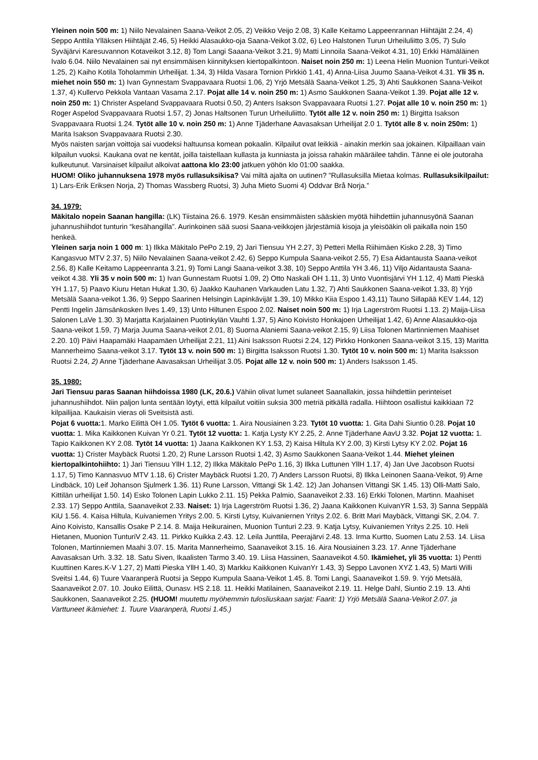Yleinen noin 500 m: 1) Niilo Nevalainen Saana-Veikot 2.05, 2) Veikko Veijo 2.08, 3) Kalle Keitamo Lappeenrannan Hiihtäjät 2.24, 4) Seppo Anttila Ylläksen Hiihtäjät 2.46, 5) Heikki Alasaukko-oja Saana-Veikot 3.02, 6) Leo Halstonen Turun Urheiluliitto 3.05, 7) Sulo Syväjärvi Karesuvannon Kotaveikot 3.12, 8) Tom Langi Saaana-Veikot 3.21, 9) Matti Linnoila Saana-Veikot 4.31, 10) Erkki Hämäläinen Ivalo 6.04. Niilo Nevalainen sai nyt ensimmäisen kiinnityksen kiertopalkintoon. Naiset noin 250 m: 1) Leena Helin Muonion Tunturi-Veikot 1.25, 2) Kaiho Kotila Toholammin Urheilijat. 1.34, 3) Hilda Vasara Tornion Pirkkiö 1.41, 4) Anna-Liisa Juumo Saana-Veikot 4.31. Yli 35 n. miehet noin 550 m: 1) Ivan Gynnestam Svappavaara Ruotsi 1.06, 2) Yrjö Metsälä Saana-Veikot 1.25, 3) Ahti Saukkonen Saana-Veikot 1.37, 4) Kullervo Pekkola Vantaan Vasama 2.17. Pojat alle 14 v. noin 250 m: 1) Asmo Saukkonen Saana-Veikot 1.39. Pojat alle 12 v. noin 250 m: 1) Christer Aspeland Svappavaara Ruotsi 0.50, 2) Anters Isakson Svappavaara Ruotsi 1.27. Pojat alle 10 v. noin 250 m: 1) Roger Aspelod Svappavaara Ruotsi 1.57, 2) Jonas Haltsonen Turun Urheiluliitto. Tytöt alle 12 v. noin 250 m: 1) Birgitta Isakson Svappavaara Ruotsi 1.24. Tytöt alle 10 v. noin 250 m: 1) Anne Tjäderhane Aavasaksan Urheilijat 2.0 1. Tytöt alle 8 v. noin 250m: 1) Marita Isakson Svappavaara Ruotsi 2.30.
Myös naisten sarjan voittoja sai vuodeksi haltuunsa komean pokaalin. Kilpailut ovat leikkiä - ainakin merkin saa jokainen. Kilpaillaan vain kilpailun vuoksi. Kaukana ovat ne kentät, joilla taistellaan kullasta ja kunniasta ja joissa rahakin määräilee tahdin. Tänne ei ole joutoraha kulkeutunut. Varsinaiset kilpailut alkoivat aattona klo 23:00 jatkuen yöhön klo 01:00 saakka.
HUOM! Oliko juhannuksena 1978 myös rullasuksikisa? Vai miltä ajalta on uutinen? ”Rullasuksilla Mietaa kolmas. Rullasuksikilpailut: 1) Lars-Erik Eriksen Norja, 2) Thomas Wassberg Ruotsi, 3) Juha Mieto Suomi 4) Oddvar Brå Norja.”
34. 1979:
Mäkitalo nopein Saanan hangilla: (LK) Tiistaina 26.6. 1979. Kesän ensimmäisten sääskien myötä hiihdettiin juhannusyönä Saanan juhannushiihdot tunturin “kesähangilla”. Aurinkoinen sää suosi Saana-veikkojen järjestämiä kisoja ja yleisöäkin oli paikalla noin 150 henkeä.
Yleinen sarja noin 1 000 m: 1) Ilkka Mäkitalo PePo 2.19, 2) Jari Tiensuu YH 2.27, 3) Petteri Mella Riihimäen Kisko 2.28, 3) Timo Kangasvuo MTV 2.37, 5) Niilo Nevalainen Saana-veikot 2.42, 6) Seppo Kumpula Saana-veikot 2.55, 7) Esa Aidantausta Saana-veikot 2.56, 8) Kalle Keitamo Lappeenranta 3.21, 9) Tomi Langi Saana-veikot 3.38, 10) Seppo Anttila YH 3.46, 11) Viljo Aidantausta Saana-veikot 4.38. Yli 35 v noin 500 m: 1) Ivan Gunnestam Ruotsi 1.09, 2) Otto Naskali OH 1.11, 3) Unto Vuontisjärvi YH 1.12, 4) Matti Pieskä YH 1.17, 5) Paavo Kiuru Hetan Hukat 1.30, 6) Jaakko Kauhanen Varkauden Latu 1.32, 7) Ahti Saukkonen Saana-veikot 1.33, 8) Yrjö Metsälä Saana-veikot 1.36, 9) Seppo Saarinen Helsingin Lapinkävijät 1.39, 10) Mikko Kiia Espoo 1.43,11) Tauno Sillapää KEV 1.44, 12) Pentti Ingelin Jämsänkosken llves 1.49, 13) Unto Hiltunen Espoo 2.02. Naiset noin 500 m: 1) Irja Lagerström Ruotsi 1.13. 2) Maija-Liisa Salonen LaVe 1.30. 3) Marjatta Karjalainen Puotinkylän Vauhti 1.37, 5) Aino Koivisto Honkajoen Urheilijat 1.42, 6) Anne Alasaukko-oja Saana-veikot 1.59, 7) Marja Juuma Saana-veikot 2.01, 8) Suorna Alaniemi Saana-veikot 2.15, 9) Liisa Tolonen Martinniemen Maahiset 2.20. 10) Päivi Haapamäki Haapamäen Urheilijat 2.21, 11) Aini Isaksson Ruotsi 2.24, 12) Pirkko Honkonen Saana-veikot 3.15, 13) Maritta Mannerheimo Saana-veikot 3.17. Tytöt 13 v. noin 500 m: 1) Birgitta Isaksson Ruotsi 1.30. Tytöt 10 v. noin 500 m: 1) Marita Isaksson Ruotsi 2.24, 2) Anne Tjäderhane Aavasaksan Urheilijat 3.05. Pojat alle 12 v. noin 500 m: 1) Anders Isaksson 1.45.
35. 1980:
Jari Tiensuu paras Saanan hiihdoissa 1980 (LK, 20.6.) Vähiin olivat lumet sulaneet Saanallakin, jossa hiihdettiin perinteiset juhannushiihdot. Niin paljon lunta sentään löytyi, että kilpailut voitiin suksia 300 metriä pitkällä radalla. Hiihtoon osallistui kaikkiaan 72 kilpailijaa. Kaukaisin vieras oli Sveitsistä asti.
Pojat 6 vuotta: 1. Marko Eilittä OH 1.05. Tytöt 6 vuotta: 1. Aira Nousiainen 3.23. Tytöt 10 vuotta: 1. Gita Dahi Siuntio 0.28. Pojat 10 vuotta: 1. Mika Kaikkonen Kuivan Yr 0.21. Tytöt 12 vuotta: 1. Katja Lysty KY 2.25, 2. Anne Tjäderhane AavU 3.32. Pojat 12 vuotta: 1. Tapio Kaikkonen KY 2.08. Tytöt 14 vuotta: 1) Jaana Kaikkonen KY 1.53, 2) Kaisa Hiltula KY 2.00, 3) Kirsti Lytsy KY 2.02. Pojat 16 vuotta: 1) Crister Maybäck Ruotsi 1.20, 2) Rune Larsson Ruotsi 1.42, 3) Asmo Saukkonen Saana-Veikot 1.44. Miehet yleinen kiertopalkintohiihto: 1) Jari Tiensuu YllH 1.12, 2) Ilkka Mäkitalo PePo 1.16, 3) Ilkka Luttunen YllH 1.17, 4) Jan Uve Jacobson Ruotsi 1.17, 5) Timo Kannasvuo MTV 1.18, 6) Crister Maybäck Ruotsi 1.20, 7) Anders Larsson Ruotsi, 8) Ilkka Leinonen Saana-Veikot, 9) Arne Lindbäck, 10) Leif Johanson Sjulmerk 1.36. 11) Rune Larsson, Vittangi Sk 1.42. 12) Jan Johansen Vittangi SK 1.45. 13) Olli-Matti Salo, Kittilän urheilijat 1.50. 14) Esko Tolonen Lapin Lukko 2.11. 15) Pekka Palmio, Saanaveikot 2.33. 16) Erkki Tolonen, Martinn. Maahiset 2.33. 17) Seppo Anttila, Saanaveikot 2.33. Naiset: 1) Irja Lagerström Ruotsi 1.36, 2) Jaana Kaikkonen KuivanYR 1.53, 3) Sanna Seppälä KiU 1.56. 4. Kaisa Hiltula, Kuivaniemen Yritys 2.00. 5. Kirsti Lytsy, Kuivaniernen Yritys 2.02. 6. Britt Mari Maybäck, Vittangi SK, 2.04. 7. Aino Koivisto, Kansallis Osake P 2.14. 8. Maija Heikurainen, Muonion Tunturi 2.23. 9. Katja Lytsy, Kuivaniemen Yritys 2.25. 10. Heli Hietanen, Muonion TunturiV 2.43. 11. Pirkko Kuikka 2.43. 12. Leila Junttila, Peerajärvi 2.48. 13. Irma Kurtto, Suomen Latu 2.53. 14. Liisa Tolonen, Martinniemen Maahi 3.07. 15. Marita Mannerheimo, Saanaveikot 3.15. 16. Aira Nousiainen 3.23. 17. Anne Tjäderhane Aavasaksan Urh. 3.32. 18. Satu Siven, Ikaalisten Tarmo 3.40. 19. Liisa Hassinen, Saanaveikot 4.50. Ikämiehet, yli 35 vuotta: 1) Pentti Kuuttinen Kares.K-V 1.27, 2) Matti Pieska YllH 1.40, 3) Markku Kaikkonen KuivanYr 1.43, 3) Seppo Lavonen XYZ 1.43, 5) Marti Willi Sveitsi 1.44, 6) Tuure Vaaranperä Ruotsi ja Seppo Kumpula Saana-Veikot 1.45. 8. Tomi Langi, Saanaveikot 1.59. 9. Yrjö Metsälä, Saanaveikot 2.07. 10. Jouko Eilittä, Ounasv. HS 2.18. 11. Heikki Matilainen, Saanaveikot 2.19. 11. Helge Dahl, Siuntio 2.19. 13. Ahti Saukkonen, Saanaveikot 2.25. (HUOM! muutettu myöhemmin tulosliuskaan sarjat: Faarit: 1) Yrjö Metsälä Saana-Veikot 2.07. ja Varttuneet ikämiehet: 1. Tuure Vaaranperä, Ruotsi 1.45.)